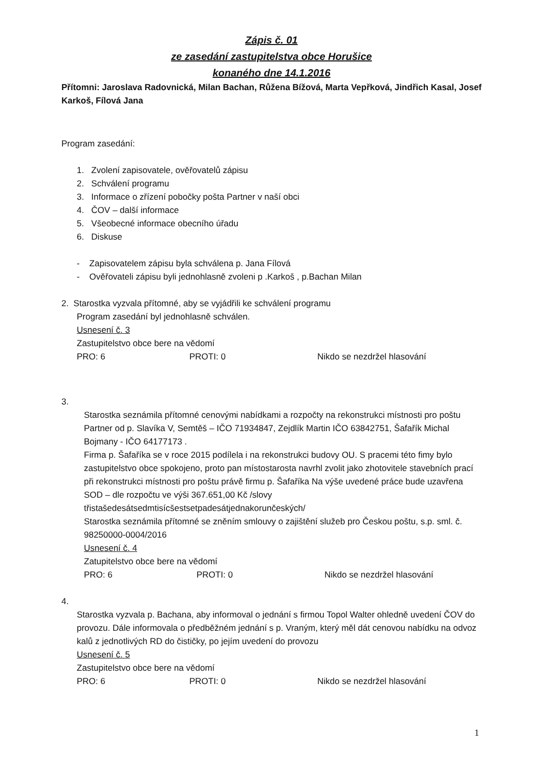Zápis č. 01
ze zasedání zastupitelstva obce Horušice
konaného dne 14.1.2016
Přítomni: Jaroslava Radovnická, Milan Bachan, Růžena Bížová, Marta Vepřková, Jindřich Kasal, Josef Karkoš, Fílová Jana
Program zasedání:
1. Zvolení zapisovatele, ověřovatelů zápisu
2. Schválení programu
3. Informace o zřízení pobočky pošta Partner v naší obci
4. ČOV – další informace
5. Všeobecné informace obecního úřadu
6. Diskuse
- Zapisovatelem zápisu byla schválena p. Jana Fílová
- Ověřovateli zápisu byli jednohlasně zvoleni p .Karkoš , p.Bachan Milan
2. Starostka vyzvala přítomné, aby se vyjádřili ke schválení programu
Program zasedání byl jednohlasně schválen.
Usnesení č. 3
Zastupitelstvo obce bere na vědomí
PRO: 6 PROTI: 0 Nikdo se nezdržel hlasování
3.
Starostka seznámila přítomné cenovými nabídkami a rozpočty na rekonstrukci místnosti pro poštu Partner od p. Slavíka V, Semtěš – IČO 71934847, Zejdlík Martin IČO 63842751, Šafařík Michal Bojmany - IČO 64177173 .
Firma p. Šafaříka se v roce 2015 podílela i na rekonstrukci budovy OU. S pracemi této fimy bylo zastupitelstvo obce spokojeno, proto pan místostarosta navrhl zvolit jako zhotovitele stavebních prací při rekonstrukci místnosti pro poštu právě firmu p. Šafaříka Na výše uvedené práce bude uzavřena SOD – dle rozpočtu ve výši 367.651,00 Kč /slovy třistašedesátsedmtisícšestsetpadesátjednakorunčeských/
Starostka seznámila přítomné se zněním smlouvy o zajištění služeb pro Českou poštu, s.p. sml. č. 98250000-0004/2016
Usnesení č. 4
Zatupitelstvo obce bere na vědomí
PRO: 6 PROTI: 0 Nikdo se nezdržel hlasování
4.
Starostka vyzvala p. Bachana, aby informoval o jednání s firmou Topol Walter ohledně uvedení ČOV do provozu. Dále informovala o předběžném jednání s p. Vraným, který měl dát cenovou nabídku na odvoz kalů z jednotlivých RD do čističky, po jejím uvedení do provozu
Usnesení č. 5
Zastupitelstvo obce bere na vědomí
PRO: 6 PROTI: 0 Nikdo se nezdržel hlasování
1